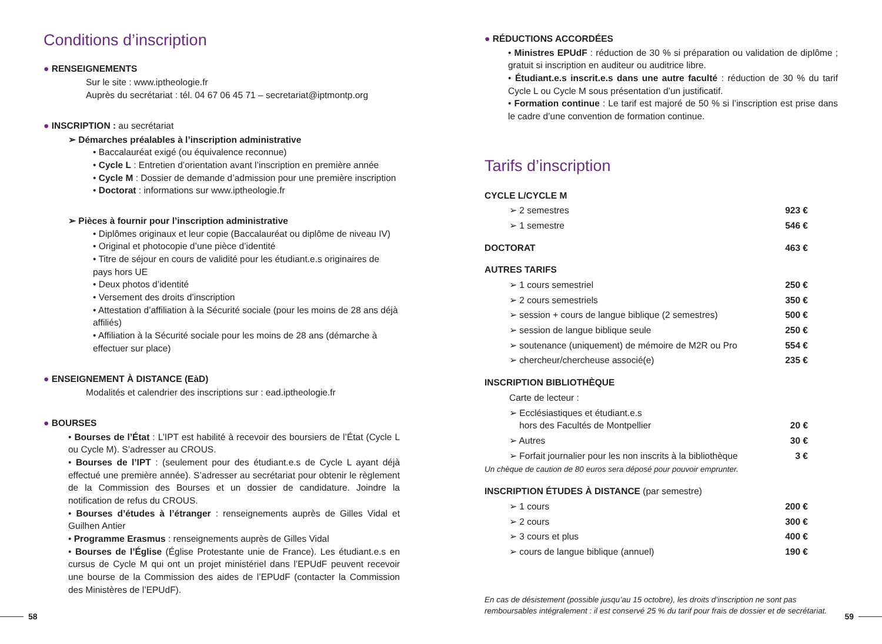Conditions d’inscription
● RENSEIGNEMENTS
Sur le site : www.iptheologie.fr
Auprès du secrétariat : tél. 04 67 06 45 71 – secretariat@iptmontp.org
● INSCRIPTION : au secrétariat
➢ Démarches préalables à l’inscription administrative
• Baccalauréat exigé (ou équivalence reconnue)
• Cycle L : Entretien d’orientation avant l’inscription en première année
• Cycle M : Dossier de demande d’admission pour une première inscription
• Doctorat : informations sur www.iptheologie.fr
➢ Pièces à fournir pour l’inscription administrative
• Diplômes originaux et leur copie (Baccalauréat ou diplôme de niveau IV)
• Original et photocopie d’une pièce d’identité
• Titre de séjour en cours de validité pour les étudiant.e.s originaires de pays hors UE
• Deux photos d’identité
• Versement des droits d’inscription
• Attestation d’affiliation à la Sécurité sociale (pour les moins de 28 ans déjà affiliés)
• Affiliation à la Sécurité sociale pour les moins de 28 ans (démarche à effectuer sur place)
● ENSEIGNEMENT À DISTANCE (EàD)
Modalités et calendrier des inscriptions sur : ead.iptheologie.fr
● BOURSES
• Bourses de l’État : L’IPT est habilité à recevoir des boursiers de l’État (Cycle L ou Cycle M). S’adresser au CROUS.
• Bourses de l’IPT : (seulement pour des étudiant.e.s de Cycle L ayant déjà effectué une première année). S’adresser au secrétariat pour obtenir le règlement de la Commission des Bourses et un dossier de candidature. Joindre la notification de refus du CROUS.
• Bourses d’études à l’étranger : renseignements auprès de Gilles Vidal et Guilhen Antier
• Programme Erasmus : renseignements auprès de Gilles Vidal
• Bourses de l’Église (Église Protestante unie de France). Les étudiant.e.s en cursus de Cycle M qui ont un projet ministériel dans l’EPUdF peuvent recevoir une bourse de la Commission des aides de l’EPUdF (contacter la Commission des Ministères de l’EPUdF).
● RÉDUCTIONS ACCORDÉES
• Ministres EPUdF : réduction de 30 % si préparation ou validation de diplôme ; gratuit si inscription en auditeur ou auditrice libre.
• Étudiant.e.s inscrit.e.s dans une autre faculté : réduction de 30 % du tarif Cycle L ou Cycle M sous présentation d’un justificatif.
• Formation continue : Le tarif est majoré de 50 % si l’inscription est prise dans le cadre d’une convention de formation continue.
Tarifs d’inscription
| CYCLE L/CYCLE M | |
| ➢ 2 semestres | 923 € |
| ➢ 1 semestre | 546 € |
| DOCTORAT | 463 € |
| AUTRES TARIFS | |
| ➢ 1 cours semestriel | 250 € |
| ➢ 2 cours semestriels | 350 € |
| ➢ session + cours de langue biblique (2 semestres) | 500 € |
| ➢ session de langue biblique seule | 250 € |
| ➢ soutenance (uniquement) de mémoire de M2R ou Pro | 554 € |
| ➢ chercheur/chercheuse associé(e) | 235 € |
| INSCRIPTION BIBLIOTHÈQUE | |
| Carte de lecteur : | |
| ➢ Ecclésiastiques et étudiant.e.s hors des Facultés de Montpellier | 20 € |
| ➢ Autres | 30 € |
| ➢ Forfait journalier pour les non inscrits à la bibliothèque | 3 € |
| Un chèque de caution de 80 euros sera déposé pour pouvoir emprunter. | |
| INSCRIPTION ÉTUDES À DISTANCE (par semestre) | |
| ➢ 1 cours | 200 € |
| ➢ 2 cours | 300 € |
| ➢ 3 cours et plus | 400 € |
| ➢ cours de langue biblique (annuel) | 190 € |
En cas de désistement (possible jusqu’au 15 octobre), les droits d’inscription ne sont pas remboursables intégralement : il est conservé 25 % du tarif pour frais de dossier et de secrétariat.
58 59